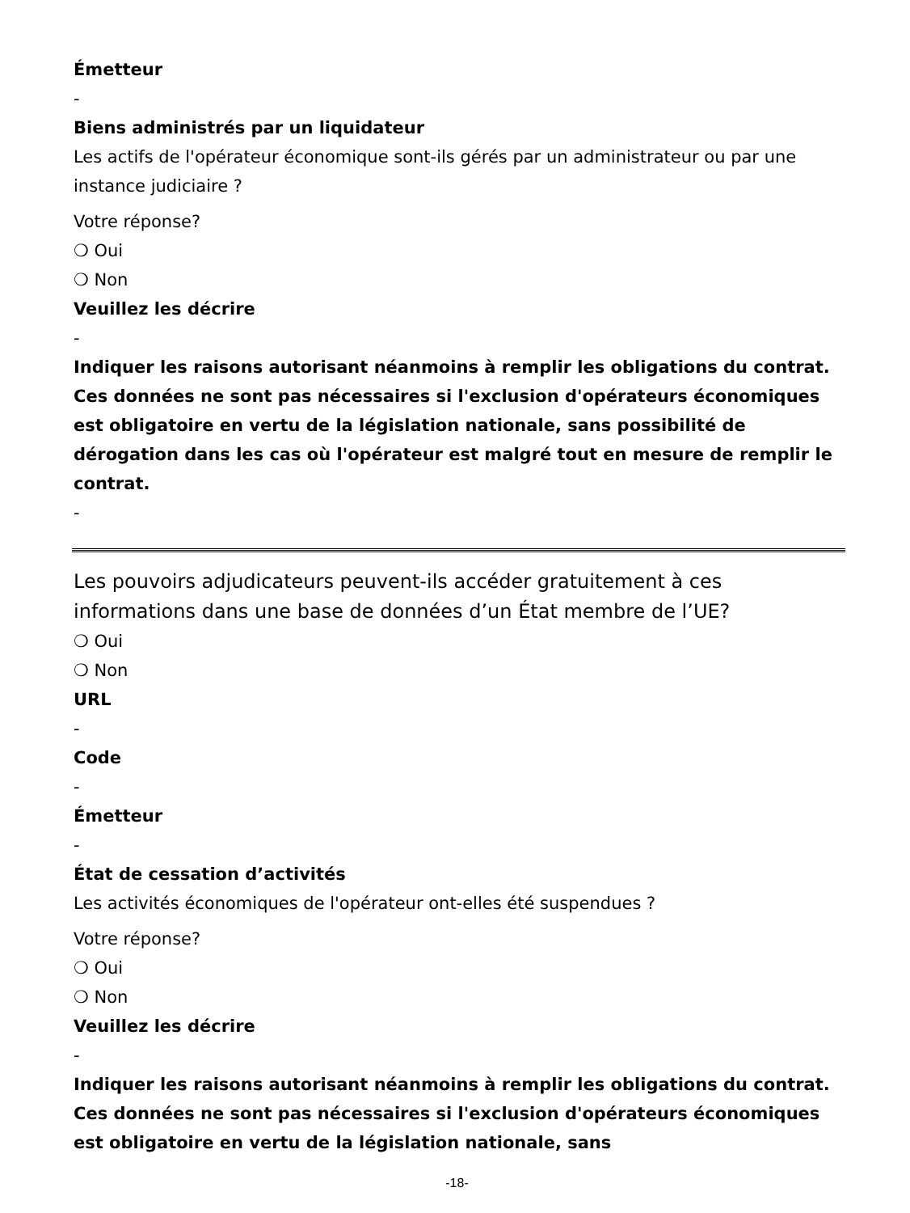Émetteur
-
Biens administrés par un liquidateur
Les actifs de l'opérateur économique sont-ils gérés par un administrateur ou par une instance judiciaire ?
Votre réponse?
❍ Oui
❍ Non
Veuillez les décrire
-
Indiquer les raisons autorisant néanmoins à remplir les obligations du contrat. Ces données ne sont pas nécessaires si l'exclusion d'opérateurs économiques est obligatoire en vertu de la législation nationale, sans possibilité de dérogation dans les cas où l'opérateur est malgré tout en mesure de remplir le contrat.
-
Les pouvoirs adjudicateurs peuvent-ils accéder gratuitement à ces informations dans une base de données d’un État membre de l’UE?
❍ Oui
❍ Non
URL
-
Code
-
Émetteur
-
État de cessation d’activités
Les activités économiques de l'opérateur ont-elles été suspendues ?
Votre réponse?
❍ Oui
❍ Non
Veuillez les décrire
-
Indiquer les raisons autorisant néanmoins à remplir les obligations du contrat. Ces données ne sont pas nécessaires si l'exclusion d'opérateurs économiques est obligatoire en vertu de la législation nationale, sans
-18-